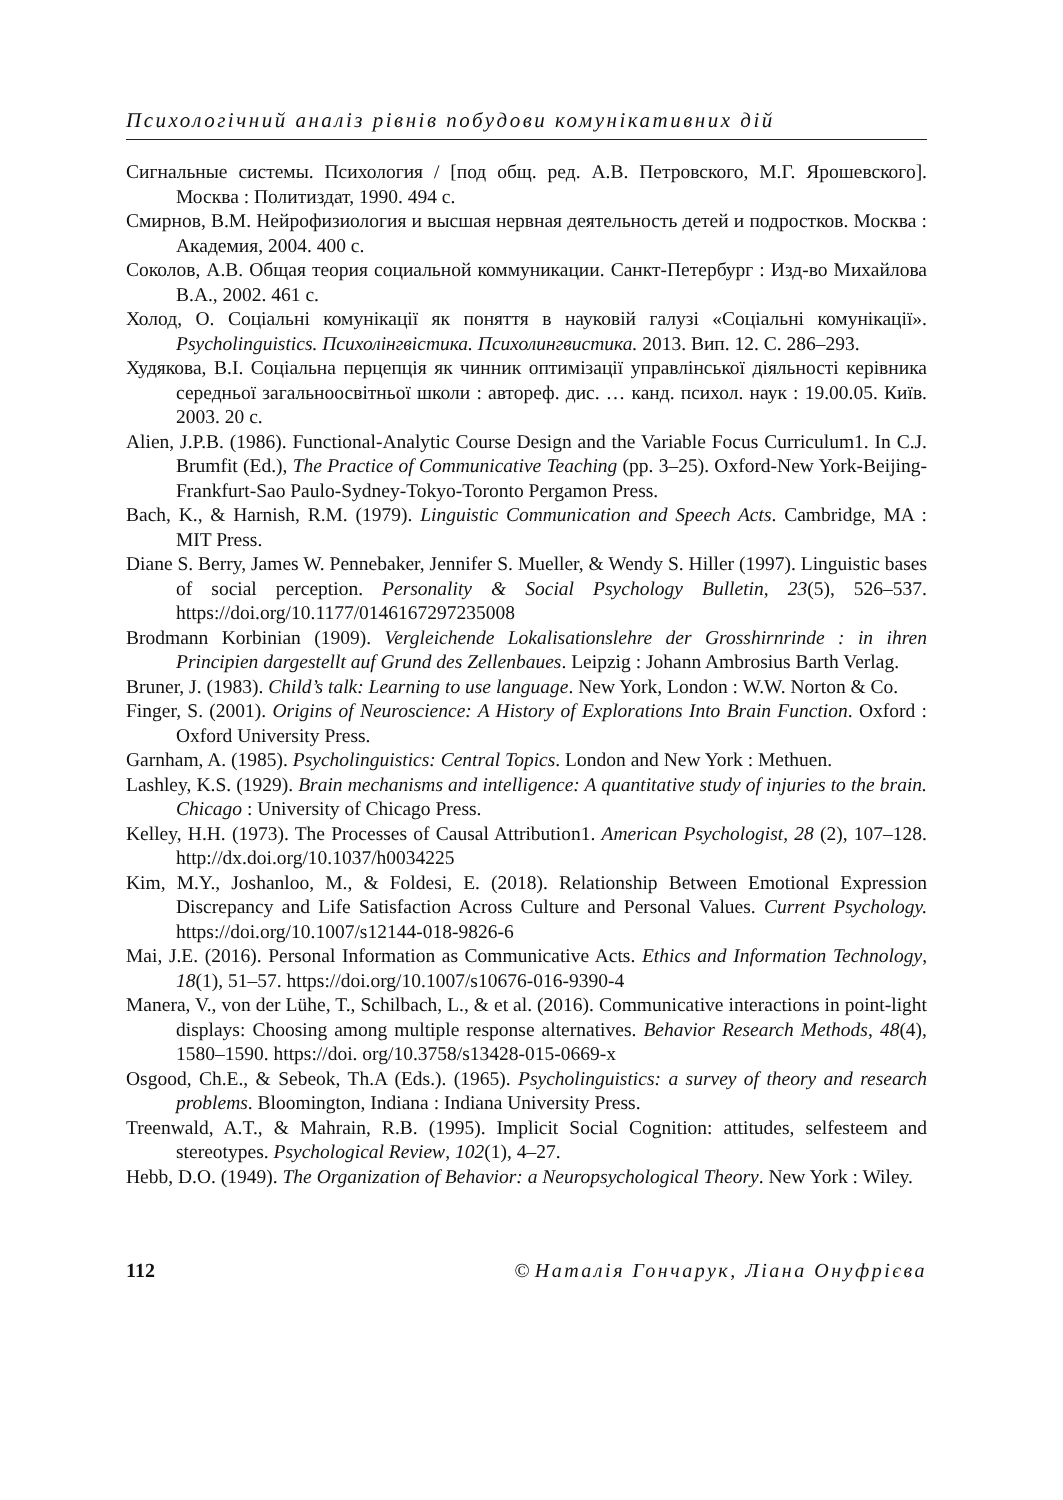Психологічний аналіз рівнів побудови комунікативних дій
Сигнальные системы. Психология / [под общ. ред. А.В. Петровского, М.Г. Ярошевского]. Москва : Политиздат, 1990. 494 с.
Смирнов, В.М. Нейрофизиология и высшая нервная деятельность детей и подростков. Москва : Академия, 2004. 400 с.
Соколов, А.В. Общая теория социальной коммуникации. Санкт-Петербург : Изд-во Михайлова В.А., 2002. 461 с.
Холод, О. Соціальні комунікації як поняття в науковій галузі «Соціальні комунікації». Psycholinguistics. Психолінгвістика. Психолингвистика. 2013. Вип. 12. С. 286–293.
Худякова, В.І. Соціальна перцепція як чинник оптимізації управлінської діяльності керівника середньої загальноосвітньої школи : автореф. дис. … канд. психол. наук : 19.00.05. Київ. 2003. 20 с.
Alien, J.P.B. (1986). Functional-Analytic Course Design and the Variable Focus Curriculum1. In C.J. Brumfit (Ed.), The Practice of Communicative Teaching (pp. 3–25). Oxford-New York-Beijing-Frankfurt-Sao Paulo-Sydney-Tokyo-Toronto Pergamon Press.
Bach, K., & Harnish, R.M. (1979). Linguistic Communication and Speech Acts. Cambridge, MA : MIT Press.
Diane S. Berry, James W. Pennebaker, Jennifer S. Mueller, & Wendy S. Hiller (1997). Linguistic bases of social perception. Personality & Social Psychology Bulletin, 23(5), 526–537. https://doi.org/10.1177/0146167297235008
Brodmann Korbinian (1909). Vergleichende Lokalisationslehre der Grosshirnrinde : in ihren Principien dargestellt auf Grund des Zellenbaues. Leipzig : Johann Ambrosius Barth Verlag.
Bruner, J. (1983). Child’s talk: Learning to use language. New York, London : W.W. Norton & Co.
Finger, S. (2001). Origins of Neuroscience: A History of Explorations Into Brain Function. Oxford : Oxford University Press.
Garnham, A. (1985). Psycholinguistics: Central Topics. London and New York : Methuen.
Lashley, K.S. (1929). Brain mechanisms and intelligence: A quantitative study of injuries to the brain. Chicago : University of Chicago Press.
Kelley, H.H. (1973). The Processes of Causal Attribution1. American Psychologist, 28 (2), 107–128. http://dx.doi.org/10.1037/h0034225
Kim, M.Y., Joshanloo, M., & Foldesi, E. (2018). Relationship Between Emotional Expression Discrepancy and Life Satisfaction Across Culture and Personal Values. Current Psychology. https://doi.org/10.1007/s12144-018-9826-6
Mai, J.E. (2016). Personal Information as Communicative Acts. Ethics and Information Technology, 18(1), 51–57. https://doi.org/10.1007/s10676-016-9390-4
Manera, V., von der Lühe, T., Schilbach, L., & et al. (2016). Communicative interactions in point-light displays: Choosing among multiple response alternatives. Behavior Research Methods, 48(4), 1580–1590. https://doi. org/10.3758/s13428-015-0669-x
Osgood, Ch.E., & Sebeok, Th.A (Eds.). (1965). Psycholinguistics: a survey of theory and research problems. Bloomington, Indiana : Indiana University Press.
Treenwald, A.T., & Mahrain, R.B. (1995). Implicit Social Cognition: attitudes, selfesteem and stereotypes. Psychological Review, 102(1), 4–27.
Hebb, D.O. (1949). The Organization of Behavior: a Neuropsychological Theory. New York : Wiley.
112 © Наталія Гончарук, Ліана Онуфрієва